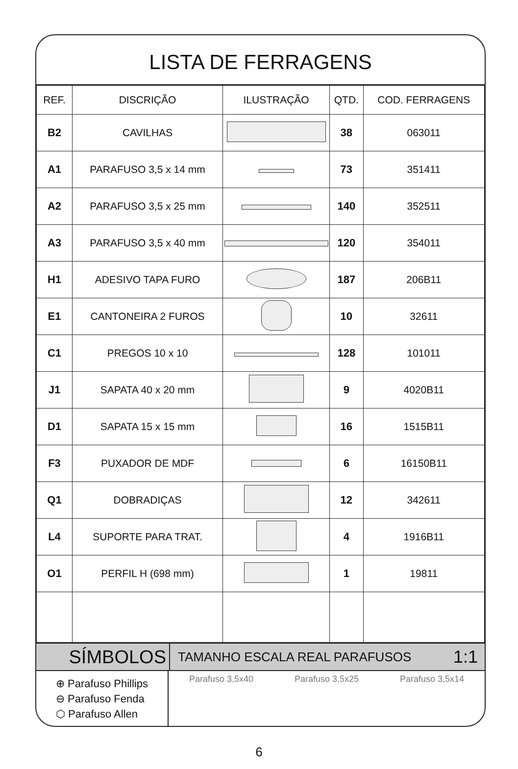LISTA DE FERRAGENS
| REF. | DISCRIÇÃO | ILUSTRAÇÃO | QTD. | COD. FERRAGENS |
| --- | --- | --- | --- | --- |
| B2 | CAVILHAS | | 38 | 063011 |
| A1 | PARAFUSO 3,5 x 14 mm | | 73 | 351411 |
| A2 | PARAFUSO 3,5 x 25 mm | | 140 | 352511 |
| A3 | PARAFUSO 3,5 x 40 mm | | 120 | 354011 |
| H1 | ADESIVO TAPA FURO | | 187 | 206B11 |
| E1 | CANTONEIRA 2 FUROS | | 10 | 32611 |
| C1 | PREGOS 10 x 10 | | 128 | 101011 |
| J1 | SAPATA 40 x 20 mm | | 9 | 4020B11 |
| D1 | SAPATA 15 x 15 mm | | 16 | 1515B11 |
| F3 | PUXADOR DE MDF | | 6 | 16150B11 |
| Q1 | DOBRADIÇAS | | 12 | 342611 |
| L4 | SUPORTE PARA TRAT. | | 4 | 1916B11 |
| O1 | PERFIL H (698 mm) | | 1 | 19811 |
SÍMBOLOS
TAMANHO ESCALA REAL PARAFUSOS
1:1
⊕ Parafuso Phillips
⊖ Parafuso Fenda
⬡ Parafuso Allen
Parafuso 3,5x40 Parafuso 3,5x25 Parafuso 3,5x14
6